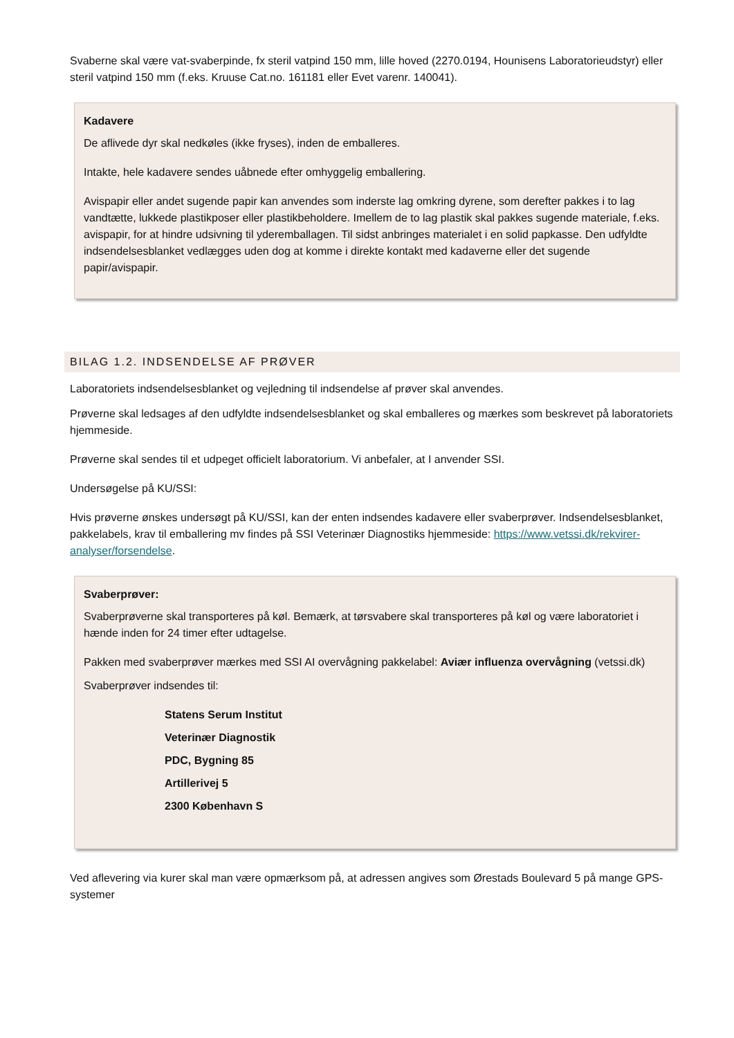Svaberne skal være vat-svaberpinde, fx steril vatpind 150 mm, lille hoved (2270.0194, Hounisens Laboratorieudstyr) eller steril vatpind 150 mm (f.eks. Kruuse Cat.no. 161181 eller Evet varenr. 140041).
Kadavere
De aflivede dyr skal nedkøles (ikke fryses), inden de emballeres.
Intakte, hele kadavere sendes uåbnede efter omhyggelig emballering.
Avispapir eller andet sugende papir kan anvendes som inderste lag omkring dyrene, som derefter pakkes i to lag vandtætte, lukkede plastikposer eller plastikbeholdere. Imellem de to lag plastik skal pakkes sugende materiale, f.eks. avispapir, for at hindre udsivning til yderemballagen. Til sidst anbringes materialet i en solid papkasse. Den udfyldte indsendelsesblanket vedlægges uden dog at komme i direkte kontakt med kadaverne eller det sugende papir/avispapir.
BILAG 1.2. INDSENDELSE AF PRØVER
Laboratoriets indsendelsesblanket og vejledning til indsendelse af prøver skal anvendes.
Prøverne skal ledsages af den udfyldte indsendelsesblanket og skal emballeres og mærkes som beskrevet på laboratoriets hjemmeside.
Prøverne skal sendes til et udpeget officielt laboratorium. Vi anbefaler, at I anvender SSI.
Undersøgelse på KU/SSI:
Hvis prøverne ønskes undersøgt på KU/SSI, kan der enten indsendes kadavere eller svaberprøver. Indsendelsesblanket, pakkelabels, krav til emballering mv findes på SSI Veterinær Diagnostiks hjemmeside: https://www.vetssi.dk/rekvirer-analyser/forsendelse.
Svaberprøver:
Svaberprøverne skal transporteres på køl. Bemærk, at tørsvabere skal transporteres på køl og være laboratoriet i hænde inden for 24 timer efter udtagelse.
Pakken med svaberprøver mærkes med SSI AI overvågning pakkelabel: Aviær influenza overvågning (vetssi.dk)
Svaberprøver indsendes til:
Statens Serum Institut
Veterinær Diagnostik
PDC, Bygning 85
Artillerivej 5
2300 København S
Ved aflevering via kurer skal man være opmærksom på, at adressen angives som Ørestads Boulevard 5 på mange GPS-systemer